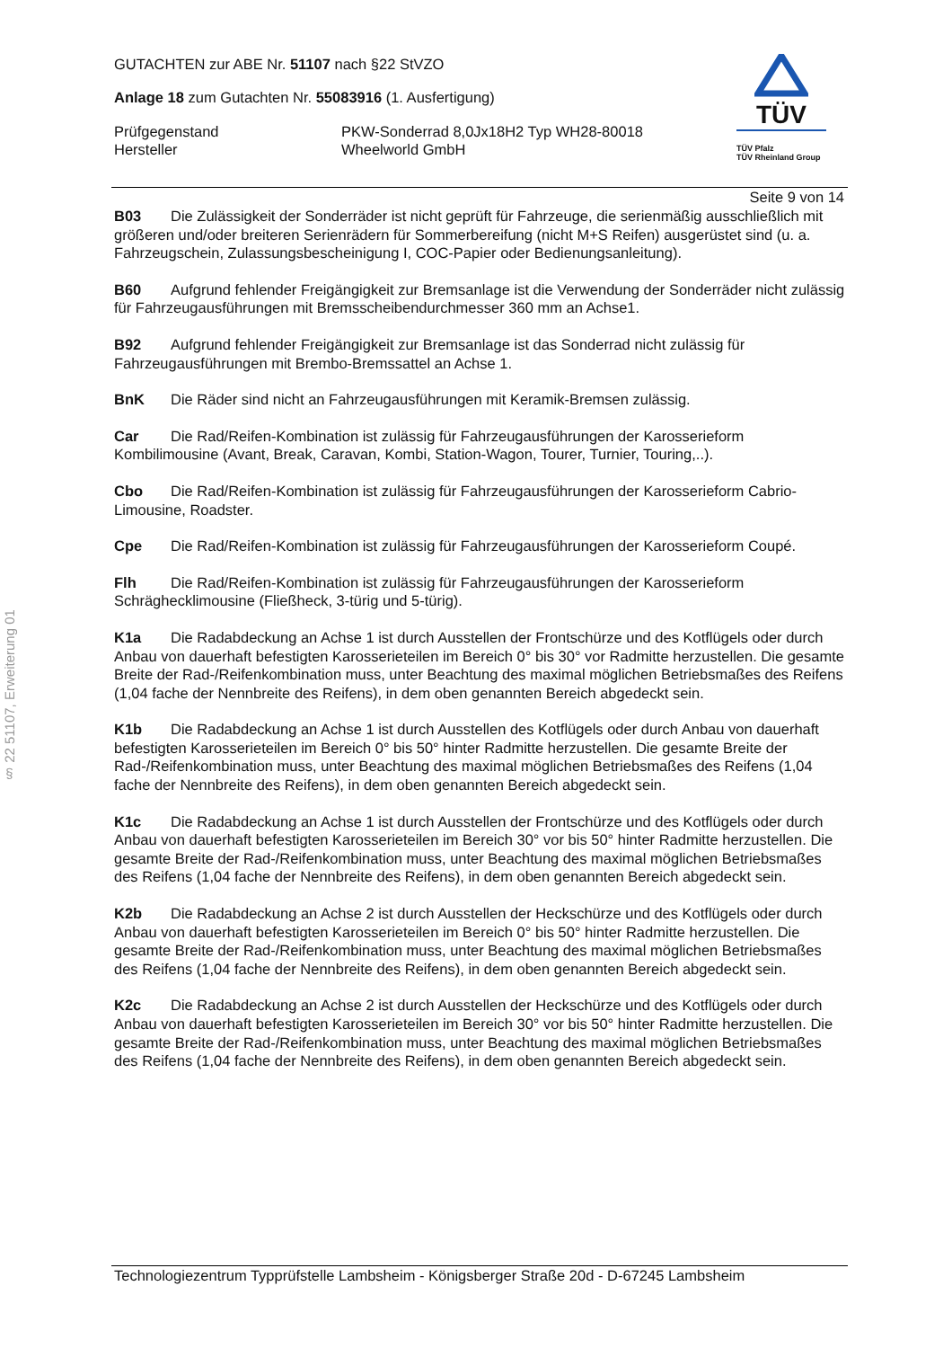§ 22 51107, Erweiterung 01
GUTACHTEN zur ABE Nr. 51107 nach §22 StVZO
Anlage 18 zum Gutachten Nr. 55083916 (1. Ausfertigung)
Prüfgegenstand PKW-Sonderrad 8,0Jx18H2 Typ WH28-80018
Hersteller Wheelworld GmbH
TÜV
TÜV Pfalz
TÜV Rheinland Group
Seite 9 von 14
B03 Die Zulässigkeit der Sonderräder ist nicht geprüft für Fahrzeuge, die serienmäßig ausschließlich mit größeren und/oder breiteren Serienrädern für Sommerbereifung (nicht M+S Reifen) ausgerüstet sind (u. a. Fahrzeugschein, Zulassungsbescheinigung I, COC-Papier oder Bedienungsanleitung).
B60 Aufgrund fehlender Freigängigkeit zur Bremsanlage ist die Verwendung der Sonderräder nicht zulässig für Fahrzeugausführungen mit Bremsscheibendurchmesser 360 mm an Achse1.
B92 Aufgrund fehlender Freigängigkeit zur Bremsanlage ist das Sonderrad nicht zulässig für Fahrzeugausführungen mit Brembo-Bremssattel an Achse 1.
BnK Die Räder sind nicht an Fahrzeugausführungen mit Keramik-Bremsen zulässig.
Car Die Rad/Reifen-Kombination ist zulässig für Fahrzeugausführungen der Karosserieform Kombilimousine (Avant, Break, Caravan, Kombi, Station-Wagon, Tourer, Turnier, Touring,..).
Cbo Die Rad/Reifen-Kombination ist zulässig für Fahrzeugausführungen der Karosserieform Cabrio-Limousine, Roadster.
Cpe Die Rad/Reifen-Kombination ist zulässig für Fahrzeugausführungen der Karosserieform Coupé.
Flh Die Rad/Reifen-Kombination ist zulässig für Fahrzeugausführungen der Karosserieform Schräghecklimousine (Fließheck, 3-türig und 5-türig).
K1a Die Radabdeckung an Achse 1 ist durch Ausstellen der Frontschürze und des Kotflügels oder durch Anbau von dauerhaft befestigten Karosserieteilen im Bereich 0° bis 30° vor Radmitte herzustellen. Die gesamte Breite der Rad-/Reifenkombination muss, unter Beachtung des maximal möglichen Betriebsmaßes des Reifens (1,04 fache der Nennbreite des Reifens), in dem oben genannten Bereich abgedeckt sein.
K1b Die Radabdeckung an Achse 1 ist durch Ausstellen des Kotflügels oder durch Anbau von dauerhaft befestigten Karosserieteilen im Bereich 0° bis 50° hinter Radmitte herzustellen. Die gesamte Breite der Rad-/Reifenkombination muss, unter Beachtung des maximal möglichen Betriebsmaßes des Reifens (1,04 fache der Nennbreite des Reifens), in dem oben genannten Bereich abgedeckt sein.
K1c Die Radabdeckung an Achse 1 ist durch Ausstellen der Frontschürze und des Kotflügels oder durch Anbau von dauerhaft befestigten Karosserieteilen im Bereich 30° vor bis 50° hinter Radmitte herzustellen. Die gesamte Breite der Rad-/Reifenkombination muss, unter Beachtung des maximal möglichen Betriebsmaßes des Reifens (1,04 fache der Nennbreite des Reifens), in dem oben genannten Bereich abgedeckt sein.
K2b Die Radabdeckung an Achse 2 ist durch Ausstellen der Heckschürze und des Kotflügels oder durch Anbau von dauerhaft befestigten Karosserieteilen im Bereich 0° bis 50° hinter Radmitte herzustellen. Die gesamte Breite der Rad-/Reifenkombination muss, unter Beachtung des maximal möglichen Betriebsmaßes des Reifens (1,04 fache der Nennbreite des Reifens), in dem oben genannten Bereich abgedeckt sein.
K2c Die Radabdeckung an Achse 2 ist durch Ausstellen der Heckschürze und des Kotflügels oder durch Anbau von dauerhaft befestigten Karosserieteilen im Bereich 30° vor bis 50° hinter Radmitte herzustellen. Die gesamte Breite der Rad-/Reifenkombination muss, unter Beachtung des maximal möglichen Betriebsmaßes des Reifens (1,04 fache der Nennbreite des Reifens), in dem oben genannten Bereich abgedeckt sein.
Technologiezentrum Typprüfstelle Lambsheim - Königsberger Straße 20d - D-67245 Lambsheim